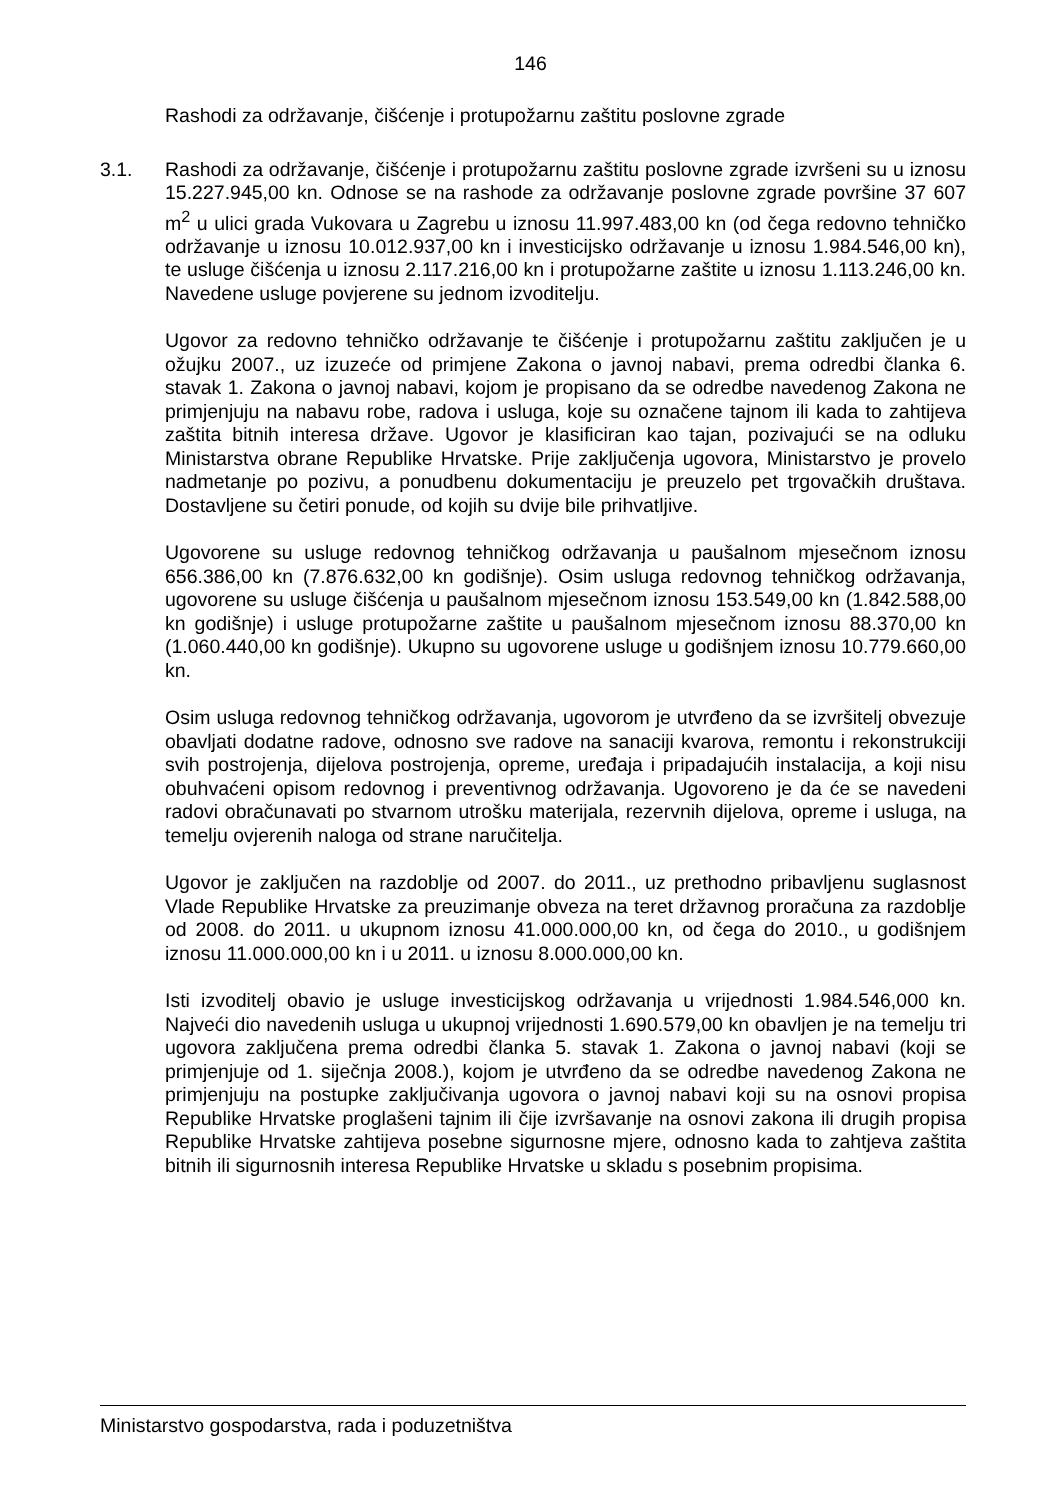146
Rashodi za održavanje, čišćenje i protupožarnu zaštitu poslovne zgrade
3.1. Rashodi za održavanje, čišćenje i protupožarnu zaštitu poslovne zgrade izvršeni su u iznosu 15.227.945,00 kn. Odnose se na rashode za održavanje poslovne zgrade površine 37 607 m<sup>2</sup> u ulici grada Vukovara u Zagrebu u iznosu 11.997.483,00 kn (od čega redovno tehničko održavanje u iznosu 10.012.937,00 kn i investicijsko održavanje u iznosu 1.984.546,00 kn), te usluge čišćenja u iznosu 2.117.216,00 kn i protupožarne zaštite u iznosu 1.113.246,00 kn. Navedene usluge povjerene su jednom izvoditelju.
Ugovor za redovno tehničko održavanje te čišćenje i protupožarnu zaštitu zaključen je u ožujku 2007., uz izuzeće od primjene Zakona o javnoj nabavi, prema odredbi članka 6. stavak 1. Zakona o javnoj nabavi, kojom je propisano da se odredbe navedenog Zakona ne primjenjuju na nabavu robe, radova i usluga, koje su označene tajnom ili kada to zahtijeva zaštita bitnih interesa države. Ugovor je klasificiran kao tajan, pozivajući se na odluku Ministarstva obrane Republike Hrvatske. Prije zaključenja ugovora, Ministarstvo je provelo nadmetanje po pozivu, a ponudbenu dokumentaciju je preuzelo pet trgovačkih društava. Dostavljene su četiri ponude, od kojih su dvije bile prihvatljive.
Ugovorene su usluge redovnog tehničkog održavanja u paušalnom mjesečnom iznosu 656.386,00 kn (7.876.632,00 kn godišnje). Osim usluga redovnog tehničkog održavanja, ugovorene su usluge čišćenja u paušalnom mjesečnom iznosu 153.549,00 kn (1.842.588,00 kn godišnje) i usluge protupožarne zaštite u paušalnom mjesečnom iznosu 88.370,00 kn (1.060.440,00 kn godišnje). Ukupno su ugovorene usluge u godišnjem iznosu 10.779.660,00 kn.
Osim usluga redovnog tehničkog održavanja, ugovorom je utvrđeno da se izvršitelj obvezuje obavljati dodatne radove, odnosno sve radove na sanaciji kvarova, remontu i rekonstrukciji svih postrojenja, dijelova postrojenja, opreme, uređaja i pripadajućih instalacija, a koji nisu obuhvaćeni opisom redovnog i preventivnog održavanja. Ugovoreno je da će se navedeni radovi obračunavati po stvarnom utrošku materijala, rezervnih dijelova, opreme i usluga, na temelju ovjerenih naloga od strane naručitelja.
Ugovor je zaključen na razdoblje od 2007. do 2011., uz prethodno pribavljenu suglasnost Vlade Republike Hrvatske za preuzimanje obveza na teret državnog proračuna za razdoblje od 2008. do 2011. u ukupnom iznosu 41.000.000,00 kn, od čega do 2010., u godišnjem iznosu 11.000.000,00 kn i u 2011. u iznosu 8.000.000,00 kn.
Isti izvoditelj obavio je usluge investicijskog održavanja u vrijednosti 1.984.546,000 kn. Najveći dio navedenih usluga u ukupnoj vrijednosti 1.690.579,00 kn obavljen je na temelju tri ugovora zaključena prema odredbi članka 5. stavak 1. Zakona o javnoj nabavi (koji se primjenjuje od 1. siječnja 2008.), kojom je utvrđeno da se odredbe navedenog Zakona ne primjenjuju na postupke zaključivanja ugovora o javnoj nabavi koji su na osnovi propisa Republike Hrvatske proglašeni tajnim ili čije izvršavanje na osnovi zakona ili drugih propisa Republike Hrvatske zahtijeva posebne sigurnosne mjere, odnosno kada to zahtjeva zaštita bitnih ili sigurnosnih interesa Republike Hrvatske u skladu s posebnim propisima.
Ministarstvo gospodarstva, rada i poduzetništva